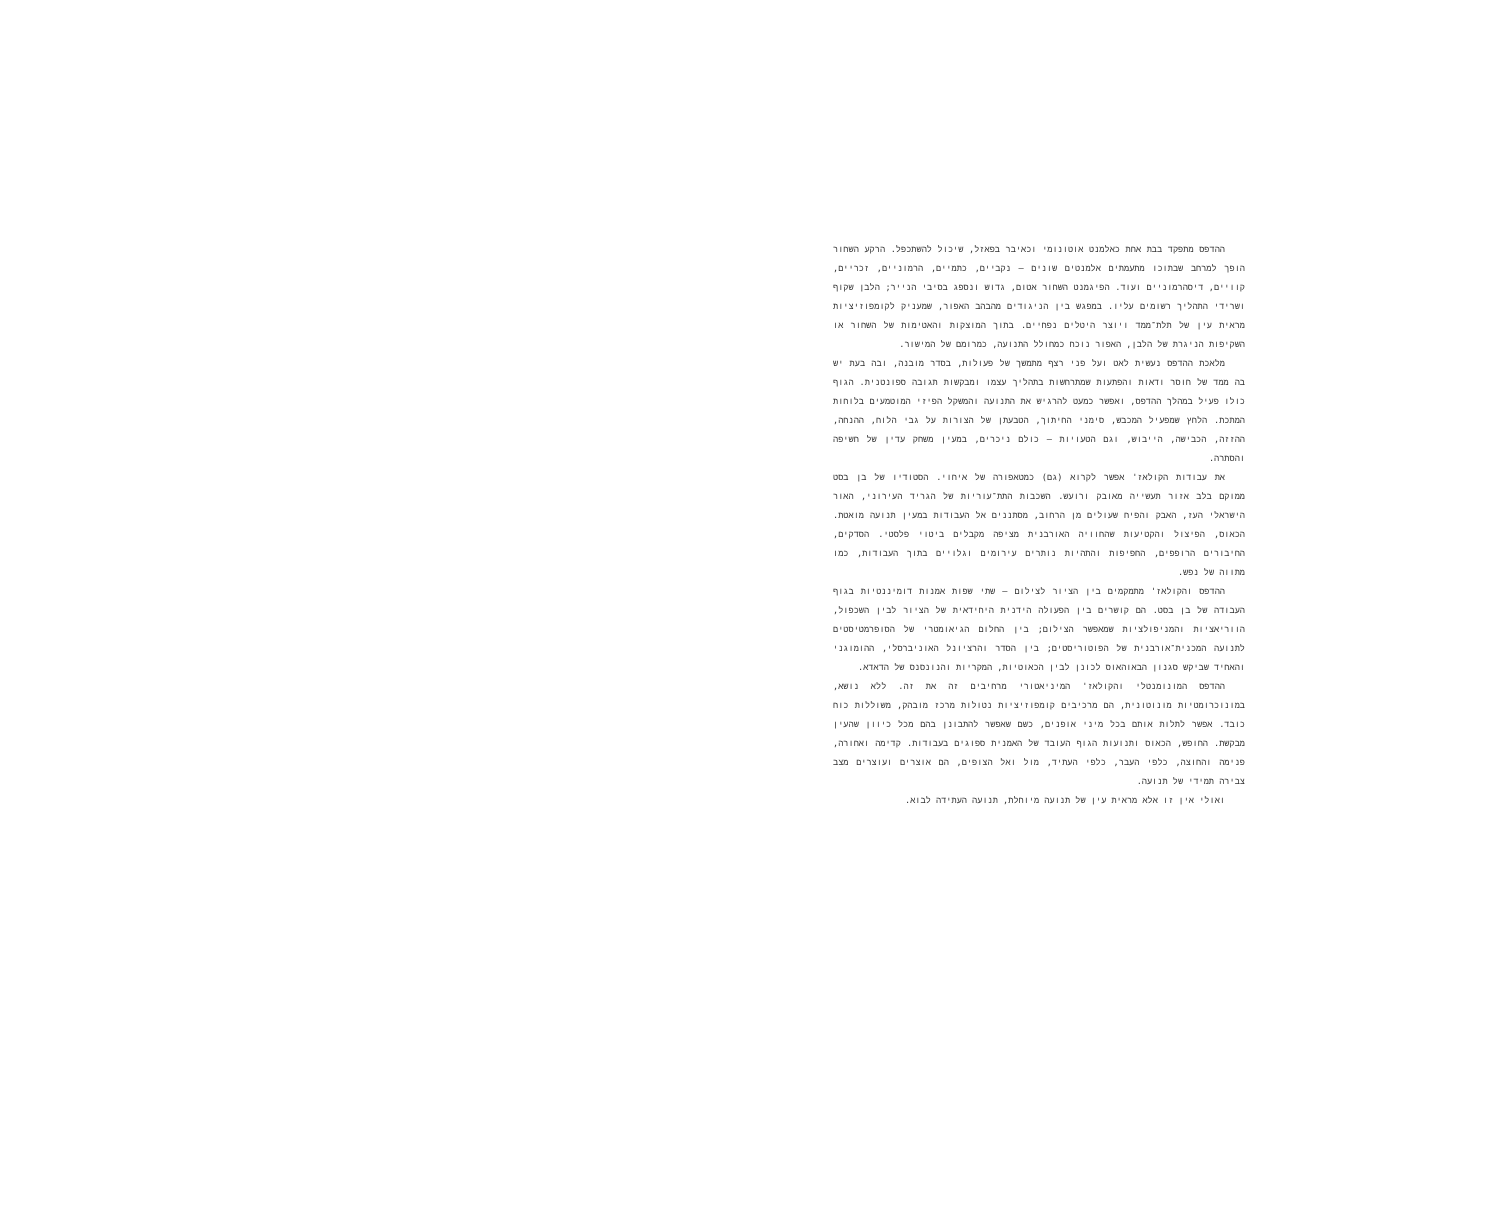ההדפס מתפקד בבת אחת כאלמנט אוטונומי וכאיבר בפאזל, שיכול להשתכפל. הרקע השחור הופך למרחב שבתוכו מתעמתים אלמנטים שונים – נקביים, כתמיים, הרמוניים, זכריים, קוויים, דיסהרמוניים ועוד. הפיגמנט השחור אטום, גדוש ונספג בסיבי הנייר; הלבן שקוף ושרידי התהליך רשומים עליו. במפגש בין הניגודים מהבהב האפור, שמעניק לקומפוזיציות מראית עין של תלת־ממד ויוצר היטלים נפחיים. בתוך המוצקות והאטימות של השחור או השקיפות הניגרת של הלבן, האפור נוכח כמחולל התנועה, כמרומם של המישור.
מלאכת ההדפס נעשית לאט ועל פני רצף מתמשך של פעולות, בסדר מובנה, ובה בעת יש בה ממד של חוסר ודאות והפתעות שמתרחשות בתהליך עצמו ומבקשות תגובה ספונטנית. הגוף כולו פעיל במהלך ההדפס, ואפשר כמעט להרגיש את התנועה והמשקל הפיזי המוטמעים בלוחות המתכת. הלחץ שמפעיל המכבש, סימני החיתוך, הטבעתן של הצורות על גבי הלוח, ההנחה, ההזזה, הכבישה, הייבוש, וגם הטעויות – כולם ניכרים, במעין משחק עדין של חשיפה והסתרה.
את עבודות הקולאז' אפשר לקרוא (גם) כמטאפורה של איחוי. הסטודיו של בן בסט ממוקם בלב אזור תעשייה מאובק ורועש. השכבות התת־עוריות של הגריד העירוני, האור הישראלי העז, האבק והפיח שעולים מן הרחוב, מסתננים אל העבודות במעין תנועה מואטת. הכאוס, הפיצול והקטיעות שהחוויה האורבנית מציפה מקבלים ביטוי פלסטי. הסדקים, החיבורים הרופפים, החפיפות והתהיות נותרים עירומים וגלויים בתוך העבודות, כמו מתווה של נפש.
ההדפס והקולאז' מתמקמים בין הציור לצילום – שתי שפות אמנות דומיננטיות בגוף העבודה של בן בסט. הם קושרים בין הפעולה הידנית היחידאית של הציור לבין השכפול, הווריאציות והמניפולציות שמאפשר הצילום; בין החלום הגיאומטרי של הסופרמטיסטים לתנועה המכנית־אורבנית של הפוטוריסטים; בין הסדר והרציונל האוניברסלי, ההומוגני והאחיד שביקש סגנון הבאוהאוס לכונן לבין הכאוטיות, המקריות והנונסנס של הדאדא.
ההדפס המונומנטלי והקולאז' המיניאטורי מרחיבים זה את זה. ללא נושא, במונוכרומטיות מונוטונית, הם מרכיבים קומפוזיציות נטולות מרכז מובהק, משוללות כוח כובד. אפשר לתלות אותם בכל מיני אופנים, כשם שאפשר להתבונן בהם מכל כיוון שהעין מבקשת. החופש, הכאוס ותנועות הגוף העובד של האמנית ספוגים בעבודות. קדימה ואחורה, פנימה והחוצה, כלפי העבר, כלפי העתיד, מול ואל הצופים, הם אוצרים ועוצרים מצב צבירה תמידי של תנועה.
ואולי אין זו אלא מראית עין של תנועה מיוחלת, תנועה העתידה לבוא.